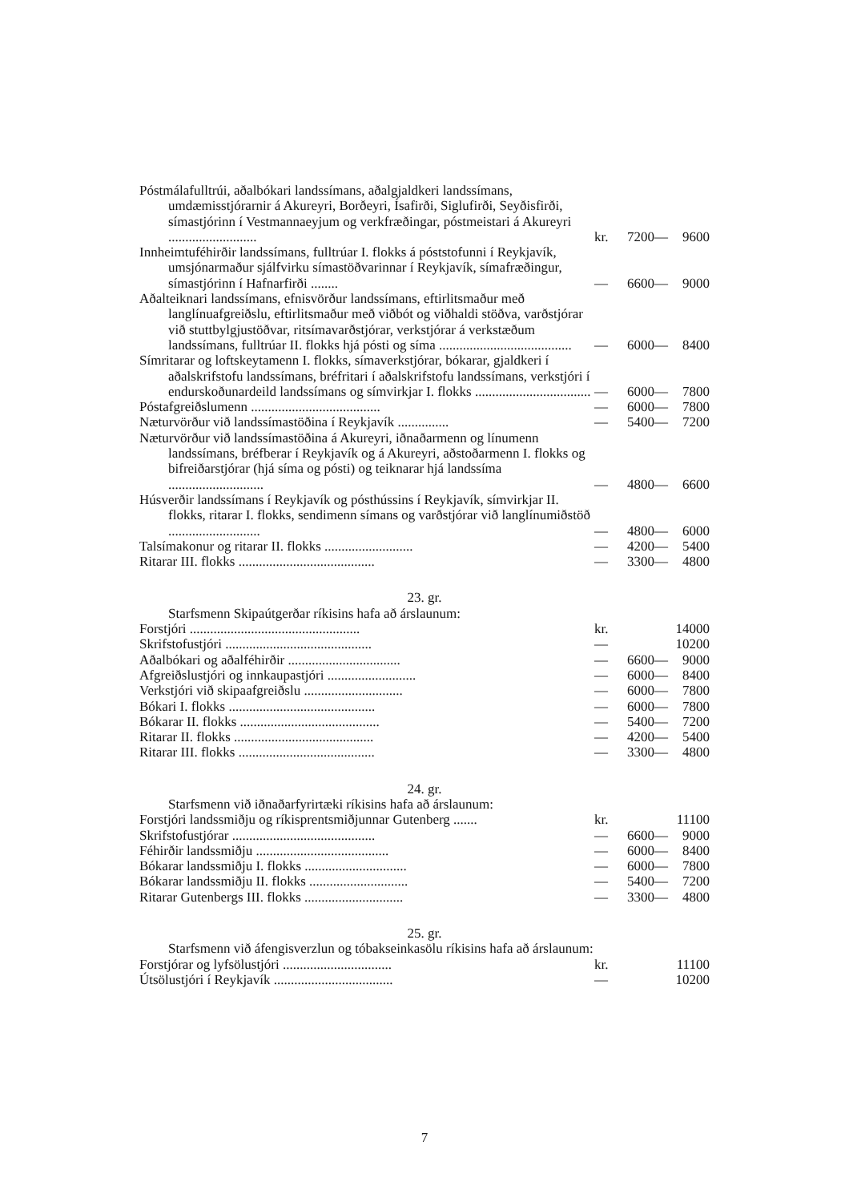| Póstmálafulltrúi, aðalbókari landssímans, aðalgjaldkeri landssímans, umdæmisstjórarnir á Akureyri, Borðeyri, Ísafirði, Siglufirði, Seyðisfirði, símastjórinn í Vestmannaeyjum og verkfræðingar, póstmeistari á Akureyri .......................... | kr. | 7200— | 9600 |
| Innheimtuféhirðir landssímans, fulltrúar I. flokks á póststofunni í Reykjavík, umsjónarmaður sjálfvirku símastöðvarinnar í Reykjavík, símafræðingur, símastjórinn í Hafnarfirði ........ | — | 6600— | 9000 |
| Aðalteiknari landssímans, efnisvörður landssímans, eftirlitsmaður með langlínuafgreiðslu, eftirlitsmaður með viðbót og viðhaldi stöðva, varðstjórar við stuttbylgjustöðvar, ritsímavarðstjórar, verkstjórar á verkstæðum landssímans, fulltrúar II. flokks hjá pósti og síma ....................................... | — | 6000— | 8400 |
| Símritarar og loftskeytamenn I. flokks, símaverkstjórar, bókarar, gjaldkeri í aðalskrifstofu landssímans, bréfritari í aðalskrifstofu landssímans, verkstjóri í endurskoðunardeild landssímans og símvirkjar I. flokks .................................. | — | 6000— | 7800 |
| Póstafgreiðslumenn ...................................... | — | 6000— | 7800 |
| Næturvörður við landssímastöðina í Reykjavík ............... | — | 5400— | 7200 |
| Næturvörður við landssímastöðina á Akureyri, iðnaðarmenn og línumenn landssímans, bréfberar í Reykjavík og á Akureyri, aðstoðarmenn I. flokks og bifreiðarstjórar (hjá síma og pósti) og teiknarar hjá landssíma ............................ | — | 4800— | 6600 |
| Húsverðir landssímans í Reykjavík og pósthússins í Reykjavík, símvirkjar II. flokks, ritarar I. flokks, sendimenn símans og varðstjórar við langlínumiðstöð ........................... | — | 4800— | 6000 |
| Talsímakonur og ritarar II. flokks .......................... | — | 4200— | 5400 |
| Ritarar III. flokks ........................................ | — | 3300— | 4800 |
23. gr.
Starfsmenn Skipaútgerðar ríkisins hafa að árslaunum:
| Forstjóri .................................................. | kr. | | 14000 |
| Skrifstofustjóri ........................................... | — | | 10200 |
| Aðalbókari og aðalféhirðir ................................. | — | 6600— | 9000 |
| Afgreiðslustjóri og innkaupastjóri .......................... | — | 6000— | 8400 |
| Verkstjóri við skipaafgreiðslu ............................. | — | 6000— | 7800 |
| Bókari I. flokks ........................................... | — | 6000— | 7800 |
| Bókarar II. flokks ......................................... | — | 5400— | 7200 |
| Ritarar II. flokks ......................................... | — | 4200— | 5400 |
| Ritarar III. flokks ........................................ | — | 3300— | 4800 |
24. gr.
Starfsmenn við iðnaðarfyrirtæki ríkisins hafa að árslaunum:
| Forstjóri landssmiðju og ríkisprentsmiðjunnar Gutenberg ....... | kr. | | 11100 |
| Skrifstofustjórar .......................................... | — | 6600— | 9000 |
| Féhirðir landssmiðju ....................................... | — | 6000— | 8400 |
| Bókarar landssmiðju I. flokks .............................. | — | 6000— | 7800 |
| Bókarar landssmiðju II. flokks ............................. | — | 5400— | 7200 |
| Ritarar Gutenbergs III. flokks ............................. | — | 3300— | 4800 |
25. gr.
Starfsmenn við áfengisverzlun og tóbakseinkasölu ríkisins hafa að árslaunum:
| Forstjórar og lyfsölustjóri ................................ | kr. | | 11100 |
| Útsölustjóri í Reykjavík ................................... | — | | 10200 |
7